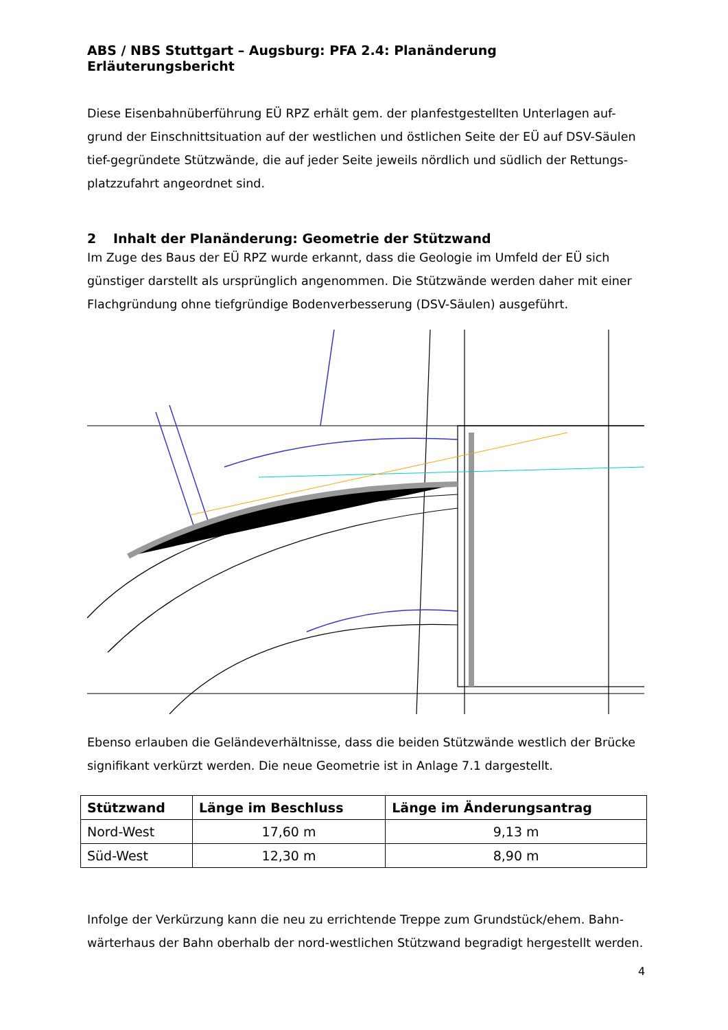ABS / NBS Stuttgart – Augsburg: PFA 2.4: Planänderung
Erläuterungsbericht
Diese Eisenbahnüberführung EÜ RPZ erhält gem. der planfestgestellten Unterlagen auf-grund der Einschnittsituation auf der westlichen und östlichen Seite der EÜ auf DSV-Säulen tief-gegründete Stützwände, die auf jeder Seite jeweils nördlich und südlich der Rettungs-platzzufahrt angeordnet sind.
2 Inhalt der Planänderung: Geometrie der Stützwand
Im Zuge des Baus der EÜ RPZ wurde erkannt, dass die Geologie im Umfeld der EÜ sich günstiger darstellt als ursprünglich angenommen. Die Stützwände werden daher mit einer Flachgründung ohne tiefgründige Bodenverbesserung (DSV-Säulen) ausgeführt.
Ebenso erlauben die Geländeverhältnisse, dass die beiden Stützwände westlich der Brücke signifikant verkürzt werden. Die neue Geometrie ist in Anlage 7.1 dargestellt.
| Stützwand | Länge im Beschluss | Länge im Änderungsantrag |
| --- | --- | --- |
| Nord-West | 17,60 m | 9,13 m |
| Süd-West | 12,30 m | 8,90 m |
Infolge der Verkürzung kann die neu zu errichtende Treppe zum Grundstück/ehem. Bahn-wärterhaus der Bahn oberhalb der nord-westlichen Stützwand begradigt hergestellt werden.
4